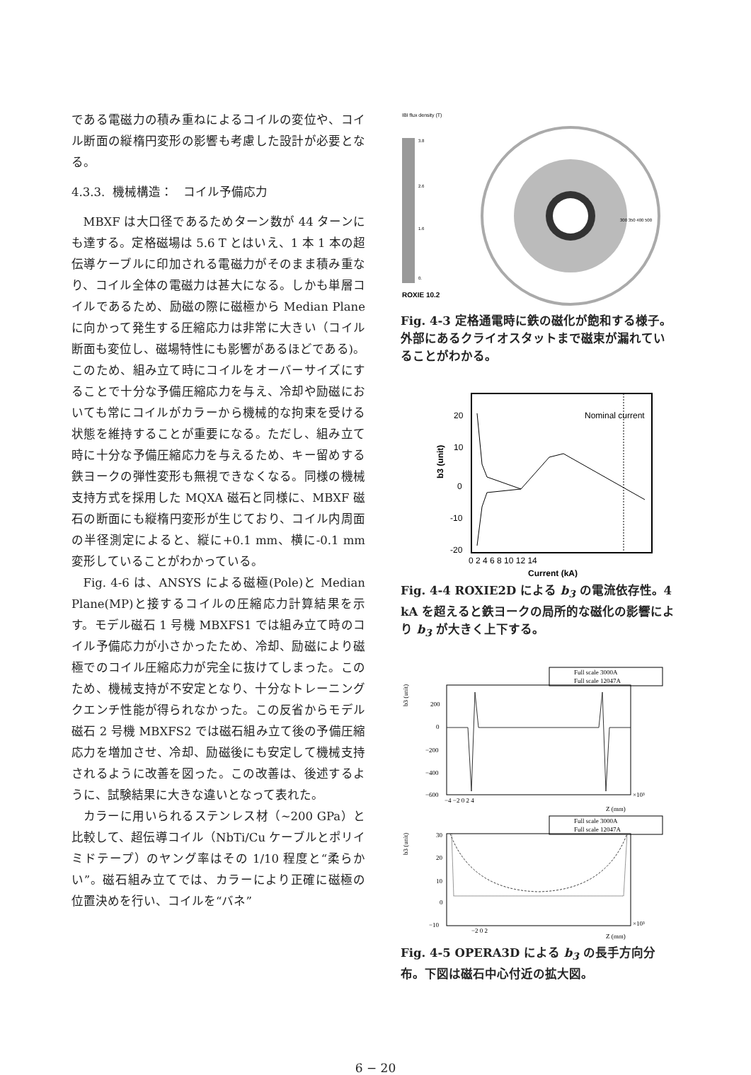である電磁力の積み重ねによるコイルの変位や、コイル断面の縦楕円変形の影響も考慮した設計が必要となる。
4.3.3. 機械構造： コイル予備応力
MBXF は大口径であるためターン数が 44 ターンにも達する。定格磁場は 5.6 T とはいえ、1 本 1 本の超伝導ケーブルに印加される電磁力がそのまま積み重なり、コイル全体の電磁力は甚大になる。しかも単層コイルであるため、励磁の際に磁極から Median Plane に向かって発生する圧縮応力は非常に大きい（コイル断面も変位し、磁場特性にも影響があるほどである)。このため、組み立て時にコイルをオーバーサイズにすることで十分な予備圧縮応力を与え、冷却や励磁においても常にコイルがカラーから機械的な拘束を受ける状態を維持することが重要になる。ただし、組み立て時に十分な予備圧縮応力を与えるため、キー留めする鉄ヨークの弾性変形も無視できなくなる。同様の機械支持方式を採用した MQXA 磁石と同様に、MBXF 磁石の断面にも縦楕円変形が生じており、コイル内周面の半径測定によると、縦に+0.1 mm、横に-0.1 mm 変形していることがわかっている。
Fig. 4-6 は、ANSYS による磁極(Pole)と Median Plane(MP)と接するコイルの圧縮応力計算結果を示す。モデル磁石 1 号機 MBXFS1 では組み立て時のコイル予備応力が小さかったため、冷却、励磁により磁極でのコイル圧縮応力が完全に抜けてしまった。このため、機械支持が不安定となり、十分なトレーニングクエンチ性能が得られなかった。この反省からモデル磁石 2 号機 MBXFS2 では磁石組み立て後の予備圧縮応力を増加させ、冷却、励磁後にも安定して機械支持されるように改善を図った。この改善は、後述するように、試験結果に大きな違いとなって表れた。
カラーに用いられるステンレス材（~200 GPa）と比較して、超伝導コイル（NbTi/Cu ケーブルとポリイミドテープ）のヤング率はその 1/10 程度と“柔らかい”。磁石組み立てでは、カラーにより正確に磁極の位置決めを行い、コイルを“バネ”
IBI flux density (T)
3.8
2.6
1.6
0.
ROXIE 10.2
300 350 400 500
Fig. 4-3 定格通電時に鉄の磁化が飽和する様子。外部にあるクライオスタットまで磁束が漏れていることがわかる。
20
10
0
-10
-20
0 2 4 6 8 10 12 14
Current (kA)
b3 (unit)
Nominal current
Fig. 4-4 ROXIE2D による b<sub>3</sub> の電流依存性。4 kA を超えると鉄ヨークの局所的な磁化の影響により b<sub>3</sub> が大きく上下する。
Full scale 3000A
Full scale 12047A
200
0
−200
−400
−600
−4 −2 0 2 4
×10³
Z (mm)
b3 (unit)
Full scale 3000A
Full scale 12047A
30
20
10
0
−10
−2 0 2
×10³
Z (mm)
b3 (unit)
Fig. 4-5 OPERA3D による b<sub>3</sub> の長手方向分布。下図は磁石中心付近の拡大図。
6 − 20